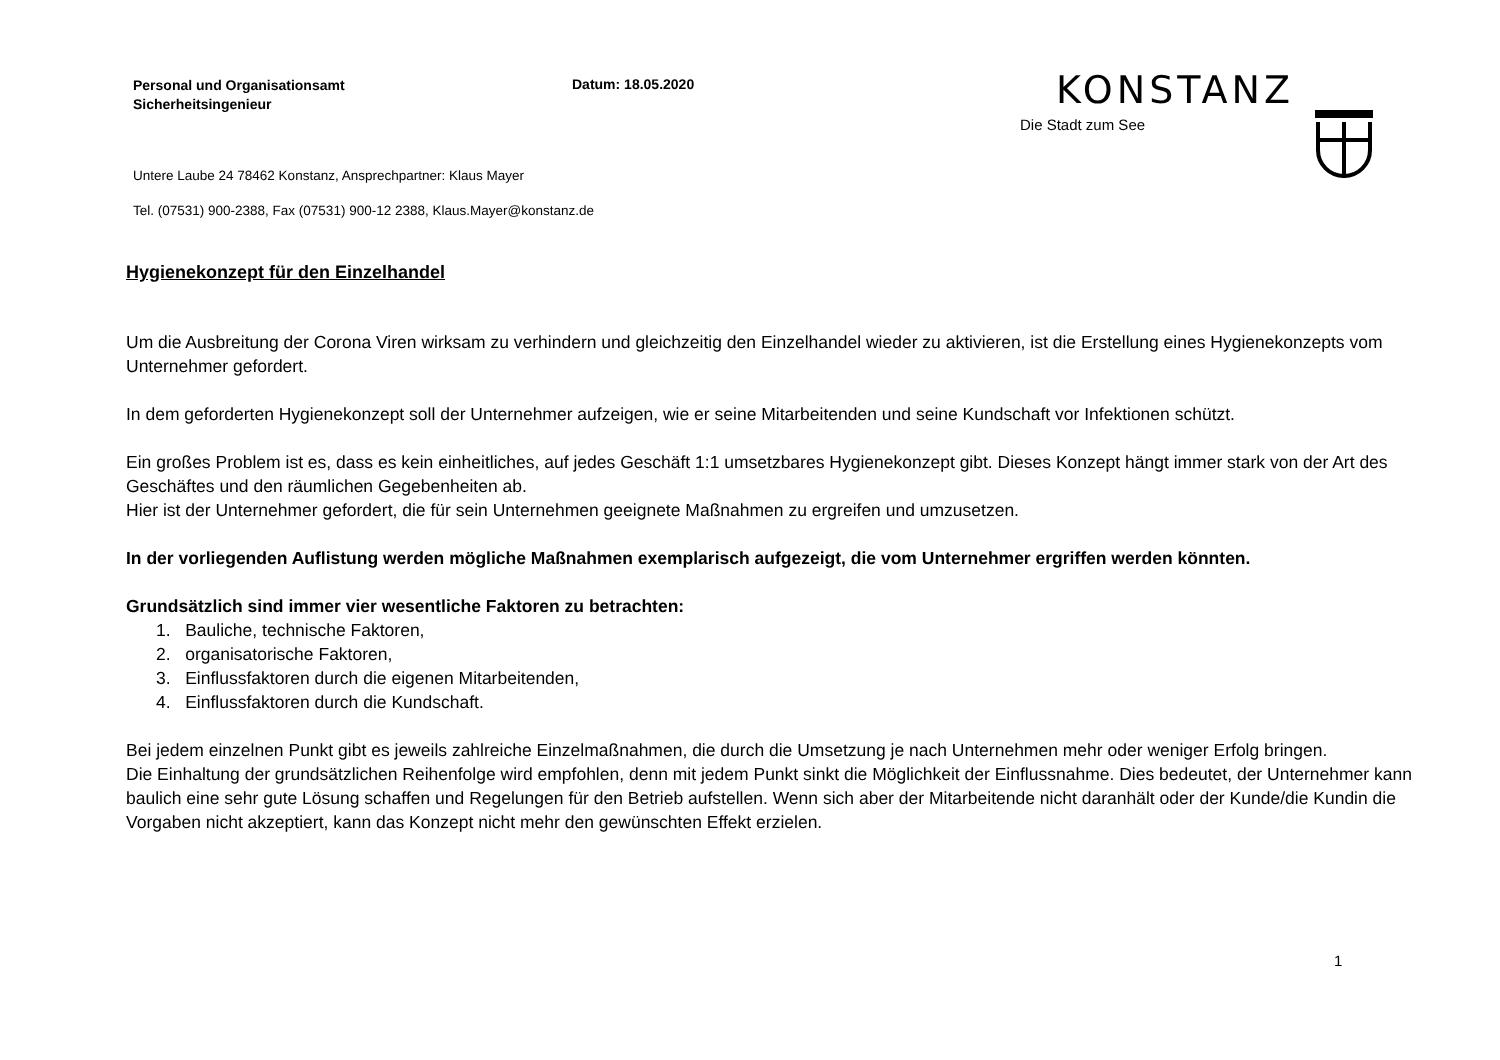Personal und Organisationsamt
Sicherheitsingenieur
Datum: 18.05.2020
Untere Laube 24 78462 Konstanz, Ansprechpartner: Klaus Mayer
Tel. (07531) 900-2388, Fax (07531) 900-12 2388, Klaus.Mayer@konstanz.de
KONSTANZ
Die Stadt zum See
Hygienekonzept für den Einzelhandel
Um die Ausbreitung der Corona Viren wirksam zu verhindern und gleichzeitig den Einzelhandel wieder zu aktivieren, ist die Erstellung eines Hygienekonzepts vom Unternehmer gefordert.
In dem geforderten Hygienekonzept soll der Unternehmer aufzeigen, wie er seine Mitarbeitenden und seine Kundschaft vor Infektionen schützt.
Ein großes Problem ist es, dass es kein einheitliches, auf jedes Geschäft 1:1 umsetzbares Hygienekonzept gibt. Dieses Konzept hängt immer stark von der Art des Geschäftes und den räumlichen Gegebenheiten ab.
Hier ist der Unternehmer gefordert, die für sein Unternehmen geeignete Maßnahmen zu ergreifen und umzusetzen.
In der vorliegenden Auflistung werden mögliche Maßnahmen exemplarisch aufgezeigt, die vom Unternehmer ergriffen werden könnten.
Grundsätzlich sind immer vier wesentliche Faktoren zu betrachten:
1. Bauliche, technische Faktoren,
2. organisatorische Faktoren,
3. Einflussfaktoren durch die eigenen Mitarbeitenden,
4. Einflussfaktoren durch die Kundschaft.
Bei jedem einzelnen Punkt gibt es jeweils zahlreiche Einzelmaßnahmen, die durch die Umsetzung je nach Unternehmen mehr oder weniger Erfolg bringen.
Die Einhaltung der grundsätzlichen Reihenfolge wird empfohlen, denn mit jedem Punkt sinkt die Möglichkeit der Einflussnahme. Dies bedeutet, der Unternehmer kann baulich eine sehr gute Lösung schaffen und Regelungen für den Betrieb aufstellen. Wenn sich aber der Mitarbeitende nicht daranhält oder der Kunde/die Kundin die Vorgaben nicht akzeptiert, kann das Konzept nicht mehr den gewünschten Effekt erzielen.
1